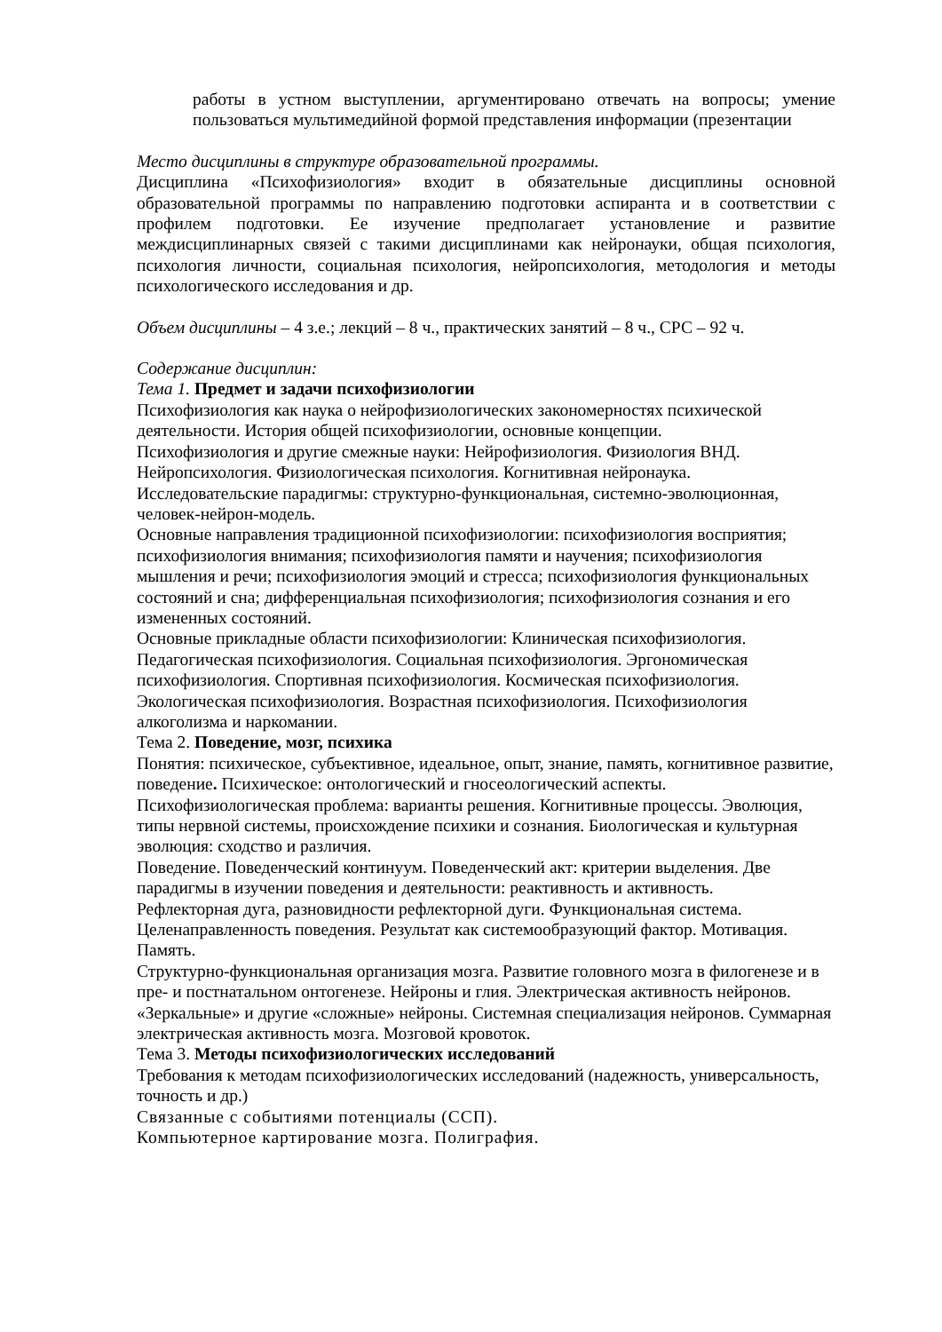работы в устном выступлении, аргументировано отвечать на вопросы; умение пользоваться мультимедийной формой представления информации (презентации
Место дисциплины в структуре образовательной программы.
Дисциплина «Психофизиология» входит в обязательные дисциплины основной образовательной программы по направлению подготовки аспиранта и в соответствии с профилем подготовки. Ее изучение предполагает установление и развитие междисциплинарных связей с такими дисциплинами как нейронауки, общая психология, психология личности, социальная психология, нейропсихология, методология и методы психологического исследования и др.
Объем дисциплины – 4 з.е.; лекций – 8 ч., практических занятий – 8 ч., СРС – 92 ч.
Содержание дисциплин:
Тема 1. Предмет и задачи психофизиологии
Психофизиология как наука о нейрофизиологических закономерностях психической деятельности. История общей психофизиологии, основные концепции.
Психофизиология и другие смежные науки: Нейрофизиология. Физиология ВНД. Нейропсихология. Физиологическая психология. Когнитивная нейронаука.
Исследовательские парадигмы: структурно-функциональная, системно-эволюционная, человек-нейрон-модель.
Основные направления традиционной психофизиологии: психофизиология восприятия; психофизиология внимания; психофизиология памяти и научения; психофизиология мышления и речи; психофизиология эмоций и стресса; психофизиология функциональных состояний и сна; дифференциальная психофизиология; психофизиология сознания и его измененных состояний.
Основные прикладные области психофизиологии: Клиническая психофизиология. Педагогическая психофизиология. Социальная психофизиология. Эргономическая психофизиология. Спортивная психофизиология. Космическая психофизиология. Экологическая психофизиология. Возрастная психофизиология. Психофизиология алкоголизма и наркомании.
Тема 2. Поведение, мозг, психика
Понятия: психическое, субъективное, идеальное, опыт, знание, память, когнитивное развитие, поведение. Психическое: онтологический и гносеологический аспекты. Психофизиологическая проблема: варианты решения. Когнитивные процессы. Эволюция, типы нервной системы, происхождение психики и сознания. Биологическая и культурная эволюция: сходство и различия.
Поведение. Поведенческий континуум. Поведенческий акт: критерии выделения. Две парадигмы в изучении поведения и деятельности: реактивность и активность.
Рефлекторная дуга, разновидности рефлекторной дуги. Функциональная система. Целенаправленность поведения. Результат как системообразующий фактор. Мотивация. Память.
Структурно-функциональная организация мозга. Развитие головного мозга в филогенезе и в пре- и постнатальном онтогенезе. Нейроны и глия. Электрическая активность нейронов. «Зеркальные» и другие «сложные» нейроны. Системная специализация нейронов. Суммарная электрическая активность мозга. Мозговой кровоток.
Тема 3. Методы психофизиологических исследований
Требования к методам психофизиологических исследований (надежность, универсальность, точность и др.)
Связанные с событиями потенциалы (ССП).
Компьютерное картирование мозга. Полиграфия.